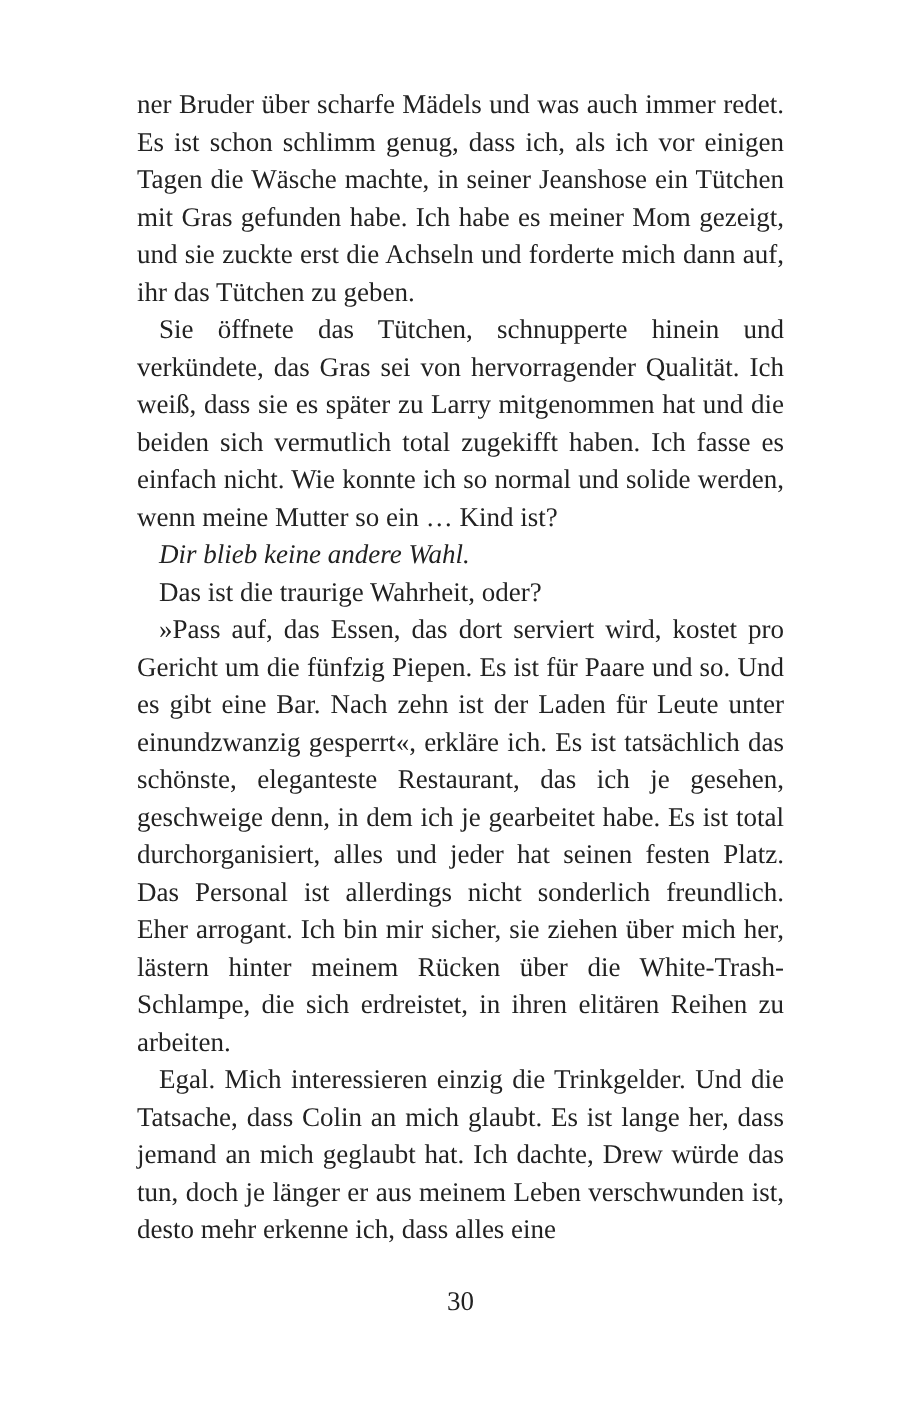ner Bruder über scharfe Mädels und was auch immer redet. Es ist schon schlimm genug, dass ich, als ich vor einigen Tagen die Wäsche machte, in seiner Jeanshose ein Tütchen mit Gras gefunden habe. Ich habe es meiner Mom gezeigt, und sie zuckte erst die Achseln und forderte mich dann auf, ihr das Tütchen zu geben.
Sie öffnete das Tütchen, schnupperte hinein und verkündete, das Gras sei von hervorragender Qualität. Ich weiß, dass sie es später zu Larry mitgenommen hat und die beiden sich vermutlich total zugekifft haben. Ich fasse es einfach nicht. Wie konnte ich so normal und solide werden, wenn meine Mutter so ein … Kind ist?
Dir blieb keine andere Wahl.
Das ist die traurige Wahrheit, oder?
»Pass auf, das Essen, das dort serviert wird, kostet pro Gericht um die fünfzig Piepen. Es ist für Paare und so. Und es gibt eine Bar. Nach zehn ist der Laden für Leute unter einundzwanzig gesperrt«, erkläre ich. Es ist tatsächlich das schönste, eleganteste Restaurant, das ich je gesehen, geschweige denn, in dem ich je gearbeitet habe. Es ist total durchorganisiert, alles und jeder hat seinen festen Platz. Das Personal ist allerdings nicht sonderlich freundlich. Eher arrogant. Ich bin mir sicher, sie ziehen über mich her, lästern hinter meinem Rücken über die White-Trash-Schlampe, die sich erdreistet, in ihren elitären Reihen zu arbeiten.
Egal. Mich interessieren einzig die Trinkgelder. Und die Tatsache, dass Colin an mich glaubt. Es ist lange her, dass jemand an mich geglaubt hat. Ich dachte, Drew würde das tun, doch je länger er aus meinem Leben verschwunden ist, desto mehr erkenne ich, dass alles eine
30